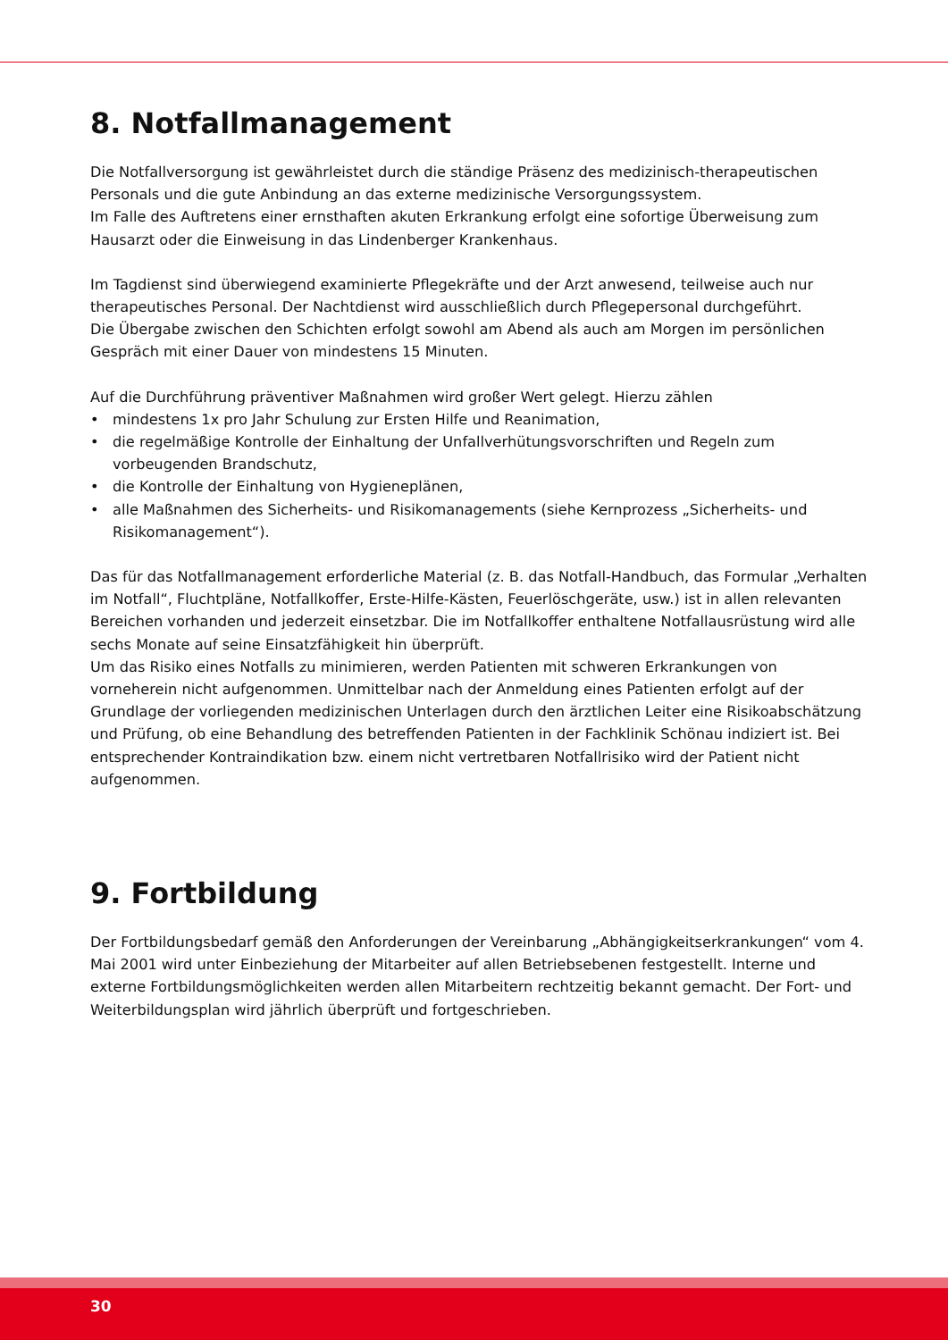8. Notfallmanagement
Die Notfallversorgung ist gewährleistet durch die ständige Präsenz des medizinisch-therapeu­tischen Personals und die gute Anbindung an das externe medizinische Versorgungssystem.
Im Falle des Auftretens einer ernsthaften akuten Erkrankung erfolgt eine sofortige Überweisung zum Hausarzt oder die Einweisung in das Lindenberger Krankenhaus.
Im Tagdienst sind überwiegend examinierte Pflegekräfte und der Arzt anwesend, teilweise auch nur therapeutisches Personal. Der Nachtdienst wird ausschließlich durch Pflegepersonal durch­geführt.
Die Übergabe zwischen den Schichten erfolgt sowohl am Abend als auch am Morgen im persön­lichen Gespräch mit einer Dauer von mindestens 15 Minuten.
Auf die Durchführung präventiver Maßnahmen wird großer Wert gelegt. Hierzu zählen
• mindestens 1x pro Jahr Schulung zur Ersten Hilfe und Reanimation,
• die regelmäßige Kontrolle der Einhaltung der Unfallverhütungsvorschriften und Regeln zum vorbeugenden Brandschutz,
• die Kontrolle der Einhaltung von Hygieneplänen,
• alle Maßnahmen des Sicherheits- und Risikomanagements (siehe Kernprozess „Sicherheits- und Risikomanagement“).
Das für das Notfallmanagement erforderliche Material (z. B. das Notfall-Handbuch, das Formular „Verhalten im Notfall“, Fluchtpläne, Notfallkoffer, Erste-Hilfe-Kästen, Feuerlöschgeräte, usw.) ist in allen relevanten Bereichen vorhanden und jederzeit einsetzbar. Die im Notfallkoffer enthaltene Notfallausrüstung wird alle sechs Monate auf seine Einsatzfähigkeit hin überprüft.
Um das Risiko eines Notfalls zu minimieren, werden Patienten mit schweren Erkrankungen von vorneherein nicht aufgenommen. Unmittelbar nach der Anmeldung eines Patienten erfolgt auf der Grundlage der vorliegenden medizinischen Unterlagen durch den ärztlichen Leiter eine Risi­koabschätzung und Prüfung, ob eine Behandlung des betreffenden Patienten in der Fachklinik Schönau indiziert ist. Bei entsprechender Kontraindikation bzw. einem nicht vertretbaren Not­fallrisiko wird der Patient nicht aufgenommen.
9. Fortbildung
Der Fortbildungsbedarf gemäß den Anforderungen der Vereinbarung „Abhängigkeitserkrankungen“ vom 4. Mai 2001 wird unter Einbeziehung der Mitarbeiter auf allen Betriebsebenen festgestellt. Interne und externe Fortbildungsmöglichkeiten werden allen Mitarbeitern rechtzeitig bekannt gemacht. Der Fort- und Weiterbildungsplan wird jährlich überprüft und fortgeschrieben.
30